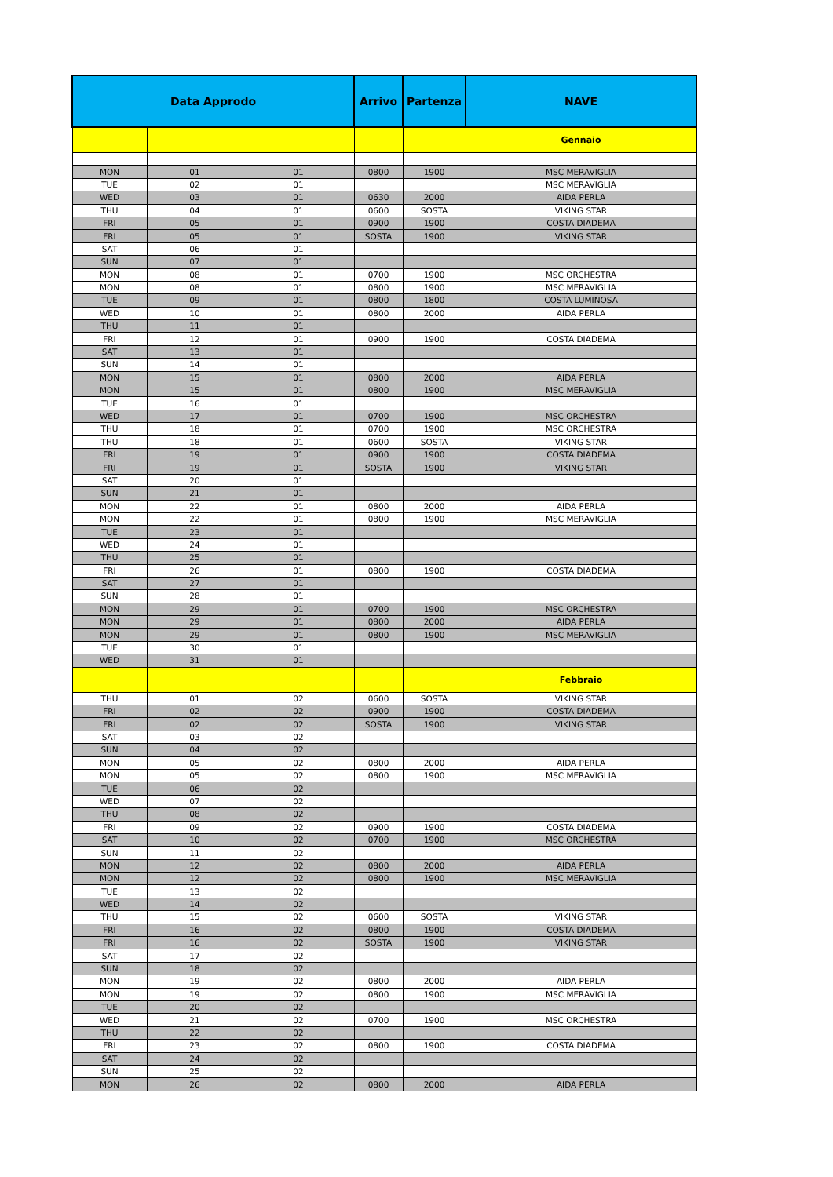| Data Approdo | | | Arrivo | Partenza | NAVE |
| --- | --- | --- | --- | --- | --- |
| | | | | | Gennaio |
| MON | 01 | 01 | 0800 | 1900 | MSC MERAVIGLIA |
| TUE | 02 | 01 | | | MSC MERAVIGLIA |
| WED | 03 | 01 | 0630 | 2000 | AIDA PERLA |
| THU | 04 | 01 | 0600 | SOSTA | VIKING STAR |
| FRI | 05 | 01 | 0900 | 1900 | COSTA DIADEMA |
| FRI | 05 | 01 | SOSTA | 1900 | VIKING STAR |
| SAT | 06 | 01 | | | |
| SUN | 07 | 01 | | | |
| MON | 08 | 01 | 0700 | 1900 | MSC ORCHESTRA |
| MON | 08 | 01 | 0800 | 1900 | MSC MERAVIGLIA |
| TUE | 09 | 01 | 0800 | 1800 | COSTA LUMINOSA |
| WED | 10 | 01 | 0800 | 2000 | AIDA PERLA |
| THU | 11 | 01 | | | |
| FRI | 12 | 01 | 0900 | 1900 | COSTA DIADEMA |
| SAT | 13 | 01 | | | |
| SUN | 14 | 01 | | | |
| MON | 15 | 01 | 0800 | 2000 | AIDA PERLA |
| MON | 15 | 01 | 0800 | 1900 | MSC MERAVIGLIA |
| TUE | 16 | 01 | | | |
| WED | 17 | 01 | 0700 | 1900 | MSC ORCHESTRA |
| THU | 18 | 01 | 0700 | 1900 | MSC ORCHESTRA |
| THU | 18 | 01 | 0600 | SOSTA | VIKING STAR |
| FRI | 19 | 01 | 0900 | 1900 | COSTA DIADEMA |
| FRI | 19 | 01 | SOSTA | 1900 | VIKING STAR |
| SAT | 20 | 01 | | | |
| SUN | 21 | 01 | | | |
| MON | 22 | 01 | 0800 | 2000 | AIDA PERLA |
| MON | 22 | 01 | 0800 | 1900 | MSC MERAVIGLIA |
| TUE | 23 | 01 | | | |
| WED | 24 | 01 | | | |
| THU | 25 | 01 | | | |
| FRI | 26 | 01 | 0800 | 1900 | COSTA DIADEMA |
| SAT | 27 | 01 | | | |
| SUN | 28 | 01 | | | |
| MON | 29 | 01 | 0700 | 1900 | MSC ORCHESTRA |
| MON | 29 | 01 | 0800 | 2000 | AIDA PERLA |
| MON | 29 | 01 | 0800 | 1900 | MSC MERAVIGLIA |
| TUE | 30 | 01 | | | |
| WED | 31 | 01 | | | |
| | | | | | Febbraio |
| THU | 01 | 02 | 0600 | SOSTA | VIKING STAR |
| FRI | 02 | 02 | 0900 | 1900 | COSTA DIADEMA |
| FRI | 02 | 02 | SOSTA | 1900 | VIKING STAR |
| SAT | 03 | 02 | | | |
| SUN | 04 | 02 | | | |
| MON | 05 | 02 | 0800 | 2000 | AIDA PERLA |
| MON | 05 | 02 | 0800 | 1900 | MSC MERAVIGLIA |
| TUE | 06 | 02 | | | |
| WED | 07 | 02 | | | |
| THU | 08 | 02 | | | |
| FRI | 09 | 02 | 0900 | 1900 | COSTA DIADEMA |
| SAT | 10 | 02 | 0700 | 1900 | MSC ORCHESTRA |
| SUN | 11 | 02 | | | |
| MON | 12 | 02 | 0800 | 2000 | AIDA PERLA |
| MON | 12 | 02 | 0800 | 1900 | MSC MERAVIGLIA |
| TUE | 13 | 02 | | | |
| WED | 14 | 02 | | | |
| THU | 15 | 02 | 0600 | SOSTA | VIKING STAR |
| FRI | 16 | 02 | 0800 | 1900 | COSTA DIADEMA |
| FRI | 16 | 02 | SOSTA | 1900 | VIKING STAR |
| SAT | 17 | 02 | | | |
| SUN | 18 | 02 | | | |
| MON | 19 | 02 | 0800 | 2000 | AIDA PERLA |
| MON | 19 | 02 | 0800 | 1900 | MSC MERAVIGLIA |
| TUE | 20 | 02 | | | |
| WED | 21 | 02 | 0700 | 1900 | MSC ORCHESTRA |
| THU | 22 | 02 | | | |
| FRI | 23 | 02 | 0800 | 1900 | COSTA DIADEMA |
| SAT | 24 | 02 | | | |
| SUN | 25 | 02 | | | |
| MON | 26 | 02 | 0800 | 2000 | AIDA PERLA |